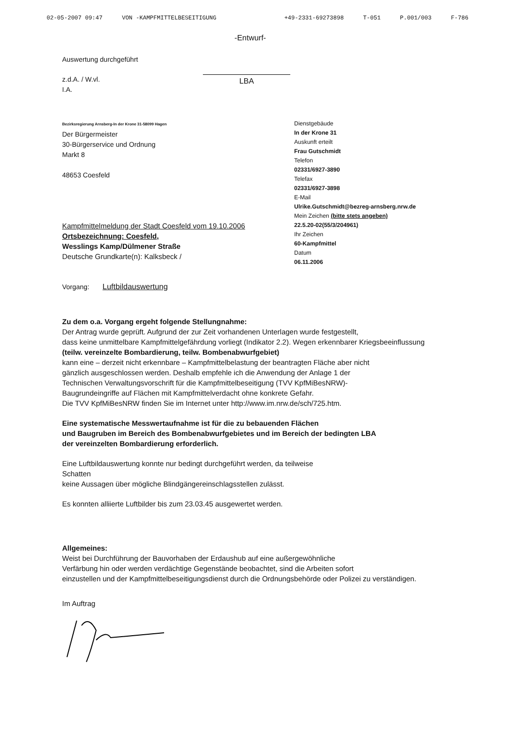02-05-2007 09:47 VON -KAMPFMITTELBESEITIGUNG +49-2331-69273898 T-051 P.001/003 F-786
-Entwurf-
Auswertung durchgeführt
z.d.A. / W.vl.
I.A.
LBA
Bezirksregierung Arnsberg-In der Krone 31-58099 Hagen
Der Bürgermeister
30-Bürgerservice und Ordnung
Markt 8
48653 Coesfeld
Dienstgebäude
In der Krone 31
Auskunft erteilt
Frau Gutschmidt
Telefon
02331/6927-3890
Telefax
02331/6927-3898
E-Mail
Ulrike.Gutschmidt@bezreg-arnsberg.nrw.de
Mein Zeichen (bitte stets angeben)
Kampfmittelmeldung der Stadt Coesfeld vom 19.10.2006
Ortsbezeichnung: Coesfeld,
Wesslings Kamp/Dülmener Straße
Deutsche Grundkarte(n): Kalksbeck /
22.5.20-02(55/3/204961)
Ihr Zeichen
60-Kampfmittel
Datum
06.11.2006
Vorgang: Luftbildauswertung
Zu dem o.a. Vorgang ergeht folgende Stellungnahme:
Der Antrag wurde geprüft. Aufgrund der zur Zeit vorhandenen Unterlagen wurde festgestellt,
dass keine unmittelbare Kampfmittelgefährdung vorliegt (Indikator 2.2). Wegen erkennbarer Kriegsbeeinflussung
(teilw. vereinzelte Bombardierung, teilw. Bombenabwurfgebiet)
kann eine – derzeit nicht erkennbare – Kampfmittelbelastung der beantragten Fläche aber nicht
gänzlich ausgeschlossen werden. Deshalb empfehle ich die Anwendung der Anlage 1 der
Technischen Verwaltungsvorschrift für die Kampfmittelbeseitigung (TVV KpfMiBesNRW)-
Baugrundeingriffe auf Flächen mit Kampfmittelverdacht ohne konkrete Gefahr.
Die TVV KpfMiBesNRW finden Sie im Internet unter http://www.im.nrw.de/sch/725.htm.
Eine systematische Messwertaufnahme ist für die zu bebauenden Flächen
und Baugruben im Bereich des Bombenabwurfgebietes und im Bereich der bedingten LBA
der vereinzelten Bombardierung erforderlich.
Eine Luftbildauswertung konnte nur bedingt durchgeführt werden, da teilweise
Schatten
keine Aussagen über mögliche Blindgängereinschlagsstellen zulässt.
Es konnten alliierte Luftbilder bis zum 23.03.45 ausgewertet werden.
Allgemeines:
Weist bei Durchführung der Bauvorhaben der Erdaushub auf eine außergewöhnliche
Verfärbung hin oder werden verdächtige Gegenstände beobachtet, sind die Arbeiten sofort
einzustellen und der Kampfmittelbeseitigungsdienst durch die Ordnungsbehörde oder Polizei zu verständigen.
Im Auftrag